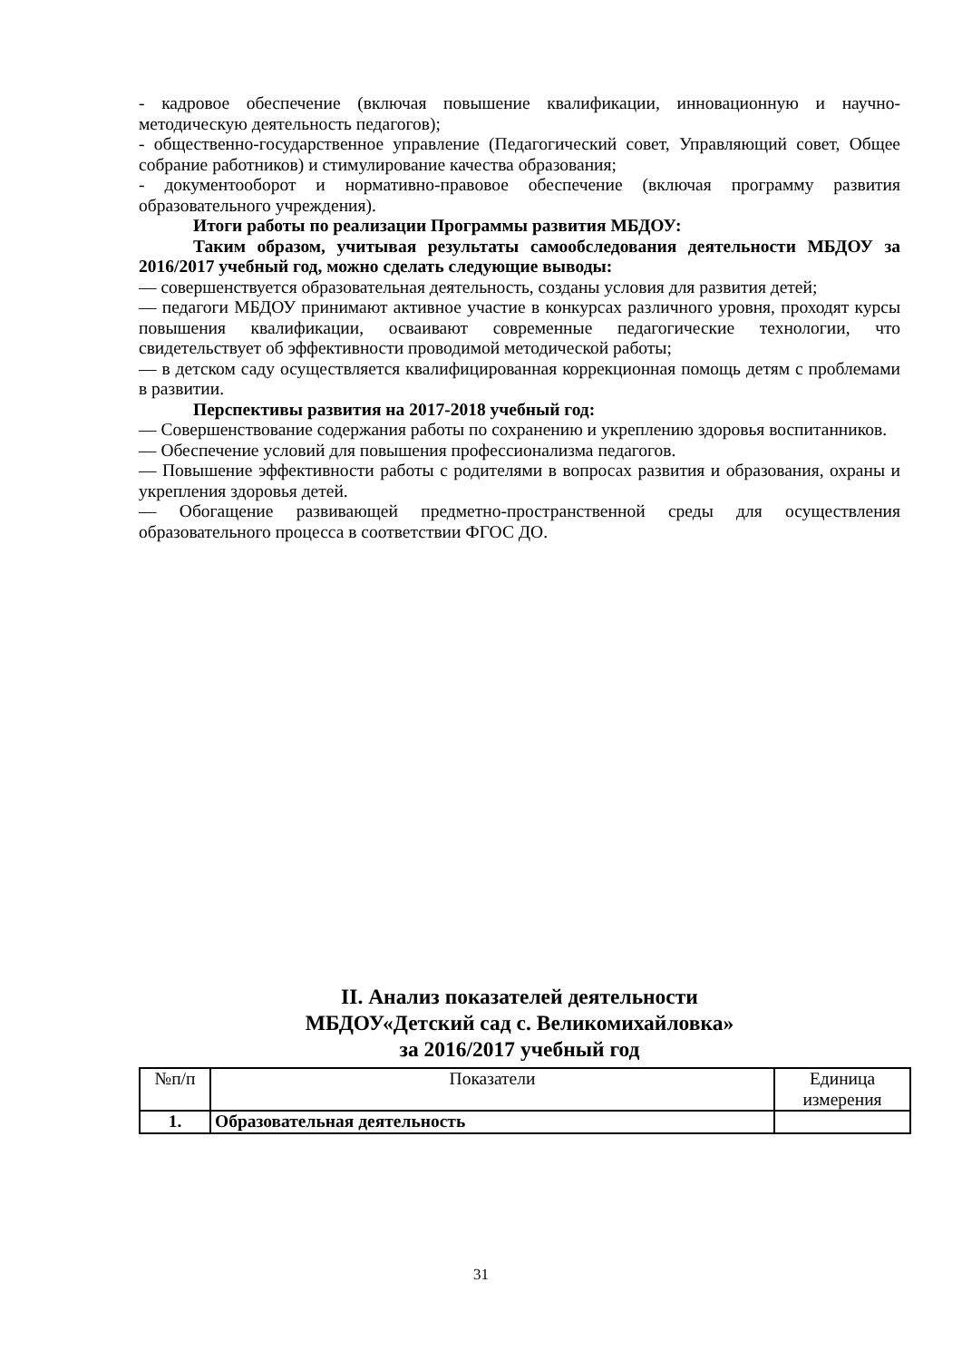- кадровое обеспечение (включая повышение квалификации, инновационную и научно-методическую деятельность педагогов);
- общественно-государственное управление (Педагогический совет, Управляющий совет, Общее собрание работников) и стимулирование качества образования;
- документооборот и нормативно-правовое обеспечение (включая программу развития образовательного учреждения).
Итоги работы по реализации Программы развития МБДОУ:
Таким образом, учитывая результаты самообследования деятельности МБДОУ за 2016/2017 учебный год, можно сделать следующие выводы:
— совершенствуется образовательная деятельность, созданы условия для развития детей;
— педагоги МБДОУ принимают активное участие в конкурсах различного уровня, проходят курсы повышения квалификации, осваивают современные педагогические технологии, что свидетельствует об эффективности проводимой методической работы;
— в детском саду осуществляется квалифицированная коррекционная помощь детям с проблемами в развитии.
Перспективы развития на 2017-2018 учебный год:
— Совершенствование содержания работы по сохранению и укреплению здоровья воспитанников.
— Обеспечение условий для повышения профессионализма педагогов.
— Повышение эффективности работы с родителями в вопросах развития и образования, охраны и укрепления здоровья детей.
— Обогащение развивающей предметно-пространственной среды для осуществления образовательного процесса в соответствии ФГОС ДО.
II. Анализ показателей деятельности
МБДОУ«Детский сад с. Великомихайловка»
за 2016/2017 учебный год
| №п/п | Показатели | Единица измерения |
| --- | --- | --- |
| 1. | Образовательная деятельность | |
31